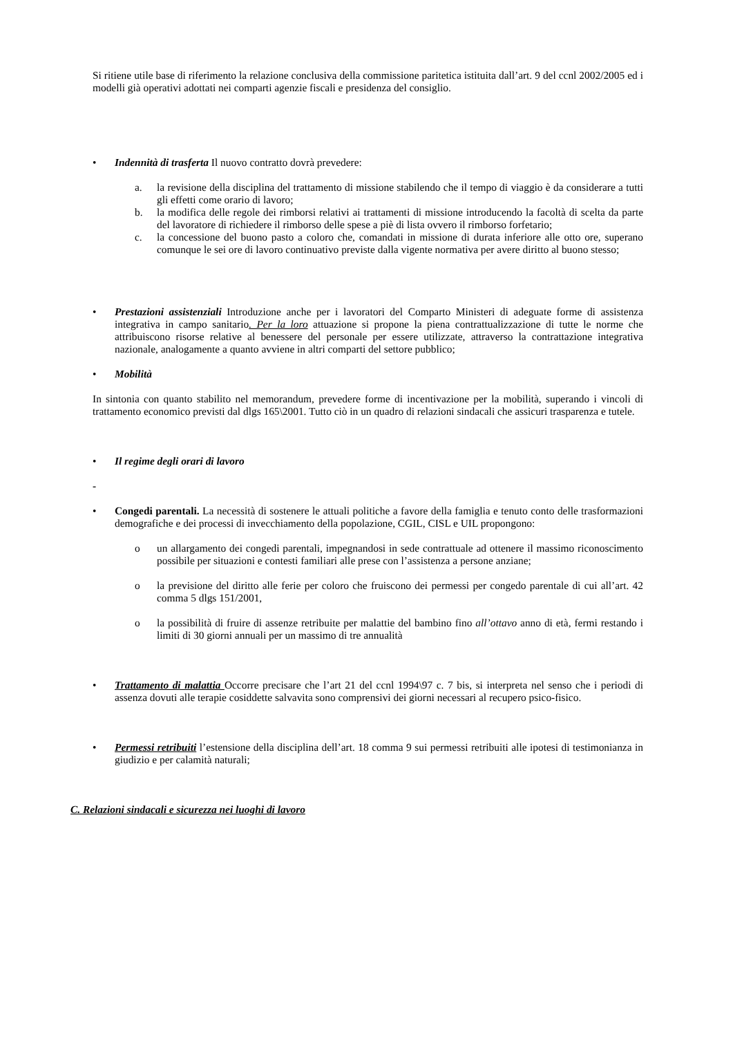Si ritiene utile base di riferimento la relazione conclusiva della commissione paritetica istituita dall’art. 9 del ccnl 2002/2005 ed i modelli già operativi adottati nei comparti agenzie fiscali e presidenza del consiglio.
• Indennità di trasferta Il nuovo contratto dovrà prevedere:
a. la revisione della disciplina del trattamento di missione stabilendo che il tempo di viaggio è da considerare a tutti gli effetti come orario di lavoro;
b. la modifica delle regole dei rimborsi relativi ai trattamenti di missione introducendo la facoltà di scelta da parte del lavoratore di richiedere il rimborso delle spese a piè di lista ovvero il rimborso forfetario;
c. la concessione del buono pasto a coloro che, comandati in missione di durata inferiore alle otto ore, superano comunque le sei ore di lavoro continuativo previste dalla vigente normativa per avere diritto al buono stesso;
• Prestazioni assistenziali Introduzione anche per i lavoratori del Comparto Ministeri di adeguate forme di assistenza integrativa in campo sanitario. Per la loro attuazione si propone la piena contrattualizzazione di tutte le norme che attribuiscono risorse relative al benessere del personale per essere utilizzate, attraverso la contrattazione integrativa nazionale, analogamente a quanto avviene in altri comparti del settore pubblico;
• Mobilità
In sintonia con quanto stabilito nel memorandum, prevedere forme di incentivazione per la mobilità, superando i vincoli di trattamento economico previsti dal dlgs 165\2001. Tutto ciò in un quadro di relazioni sindacali che assicuri trasparenza e tutele.
• Il regime degli orari di lavoro
-
• Congedi parentali. La necessità di sostenere le attuali politiche a favore della famiglia e tenuto conto delle trasformazioni demografiche e dei processi di invecchiamento della popolazione, CGIL, CISL e UIL propongono:
o un allargamento dei congedi parentali, impegnandosi in sede contrattuale ad ottenere il massimo riconoscimento possibile per situazioni e contesti familiari alle prese con l’assistenza a persone anziane;
o la previsione del diritto alle ferie per coloro che fruiscono dei permessi per congedo parentale di cui all’art. 42 comma 5 dlgs 151/2001,
o la possibilità di fruire di assenze retribuite per malattie del bambino fino all’ottavo anno di età, fermi restando i limiti di 30 giorni annuali per un massimo di tre annualità
• Trattamento di malattia Occorre precisare che l’art 21 del ccnl 1994\97 c. 7 bis, si interpreta nel senso che i periodi di assenza dovuti alle terapie cosiddette salvavita sono comprensivi dei giorni necessari al recupero psico-fisico.
• Permessi retribuiti l’estensione della disciplina dell’art. 18 comma 9 sui permessi retribuiti alle ipotesi di testimonianza in giudizio e per calamità naturali;
C. Relazioni sindacali e sicurezza nei luoghi di lavoro